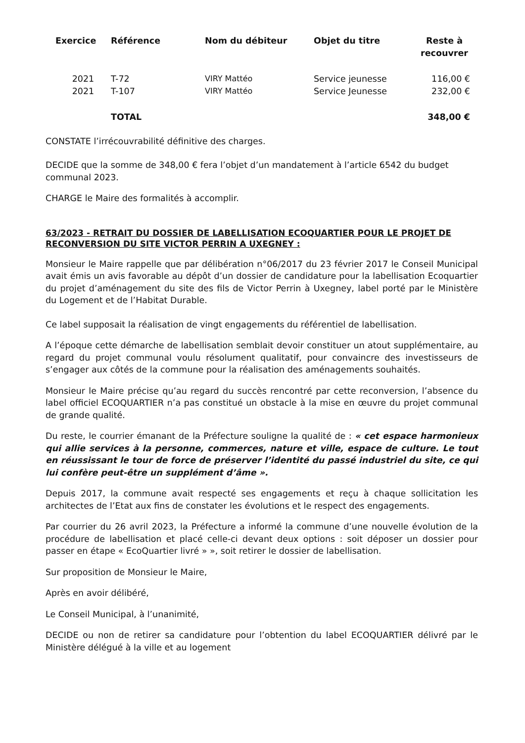| Exercice | Référence | Nom du débiteur | Objet du titre | Reste à recouvrer |
| --- | --- | --- | --- | --- |
| 2021 | T-72 | VIRY Mattéo | Service jeunesse | 116,00 € |
| 2021 | T-107 | VIRY Mattéo | Service Jeunesse | 232,00 € |
| | TOTAL | | | 348,00 € |
CONSTATE l’irrécouvrabilité définitive des charges.
DECIDE que la somme de 348,00 € fera l’objet d’un mandatement à l’article 6542 du budget communal 2023.
CHARGE le Maire des formalités à accomplir.
63/2023 - RETRAIT DU DOSSIER DE LABELLISATION ECOQUARTIER POUR LE PROJET DE RECONVERSION DU SITE VICTOR PERRIN A UXEGNEY :
Monsieur le Maire rappelle que par délibération n°06/2017 du 23 février 2017 le Conseil Municipal avait émis un avis favorable au dépôt d’un dossier de candidature pour la labellisation Ecoquartier du projet d’aménagement du site des fils de Victor Perrin à Uxegney, label porté par le Ministère du Logement et de l’Habitat Durable.
Ce label supposait la réalisation de vingt engagements du référentiel de labellisation.
A l’époque cette démarche de labellisation semblait devoir constituer un atout supplémentaire, au regard du projet communal voulu résolument qualitatif, pour convaincre des investisseurs de s’engager aux côtés de la commune pour la réalisation des aménagements souhaités.
Monsieur le Maire précise qu’au regard du succès rencontré par cette reconversion, l’absence du label officiel ECOQUARTIER n’a pas constitué un obstacle à la mise en œuvre du projet communal de grande qualité.
Du reste, le courrier émanant de la Préfecture souligne la qualité de : « cet espace harmonieux qui allie services à la personne, commerces, nature et ville, espace de culture. Le tout en réussissant le tour de force de préserver l’identité du passé industriel du site, ce qui lui confère peut-être un supplément d’âme ».
Depuis 2017, la commune avait respecté ses engagements et reçu à chaque sollicitation les architectes de l’Etat aux fins de constater les évolutions et le respect des engagements.
Par courrier du 26 avril 2023, la Préfecture a informé la commune d’une nouvelle évolution de la procédure de labellisation et placé celle-ci devant deux options : soit déposer un dossier pour passer en étape « EcoQuartier livré » », soit retirer le dossier de labellisation.
Sur proposition de Monsieur le Maire,
Après en avoir délibéré,
Le Conseil Municipal, à l’unanimité,
DECIDE ou non de retirer sa candidature pour l’obtention du label ECOQUARTIER délivré par le Ministère délégué à la ville et au logement